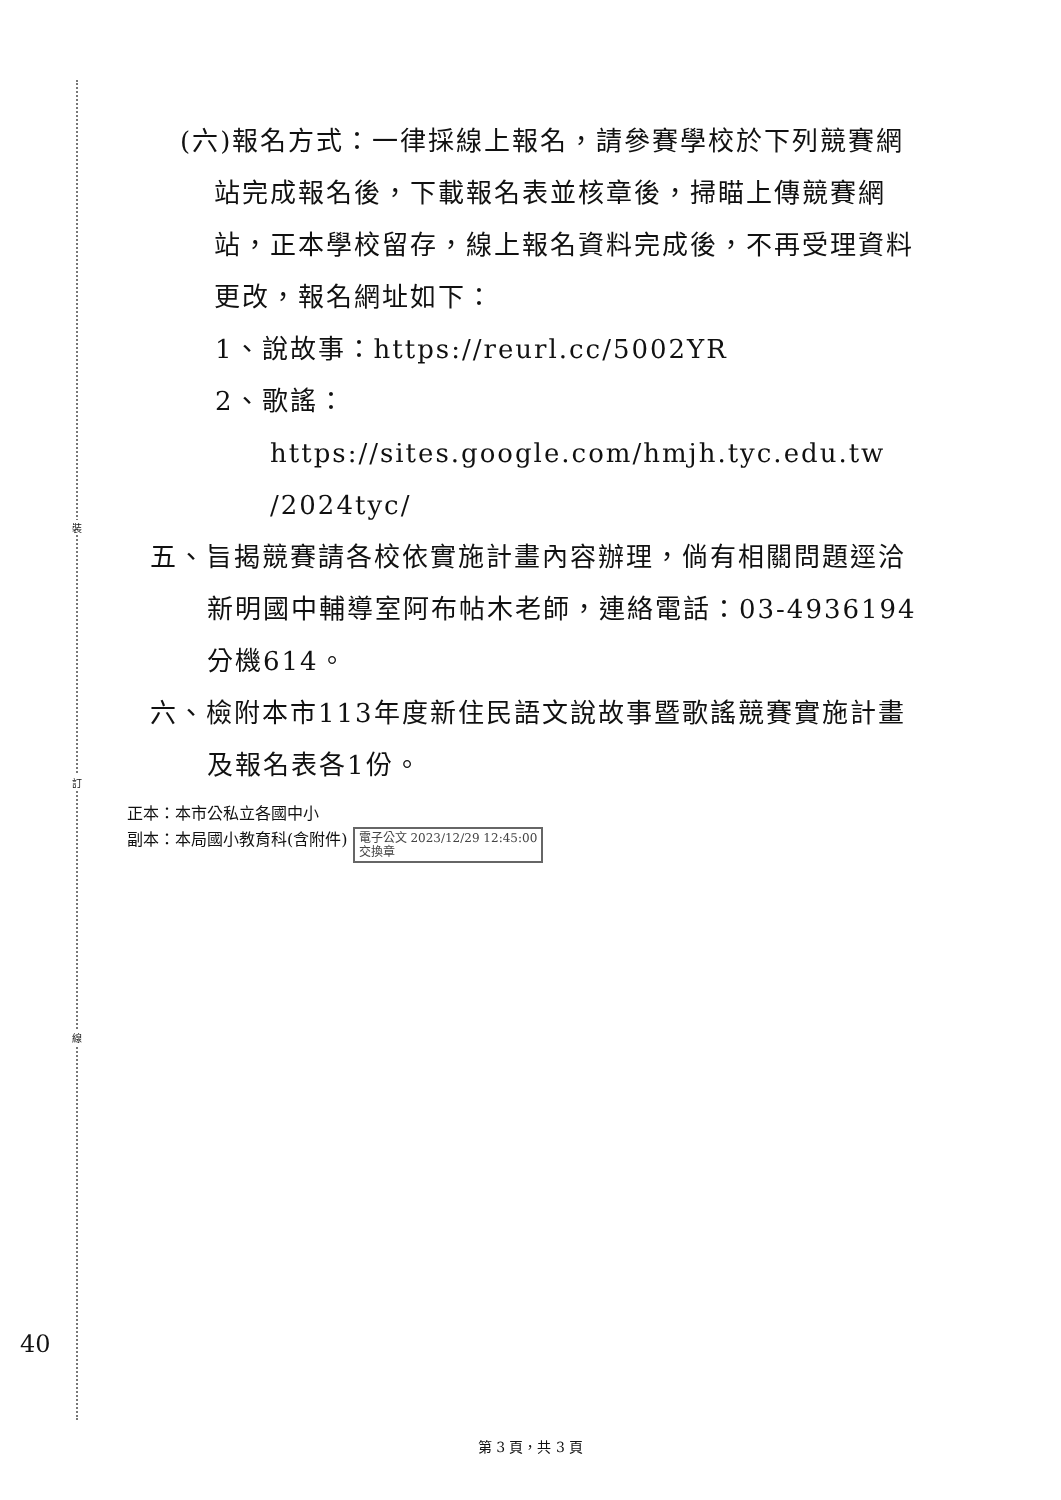裝
訂
線
(六)報名方式：一律採線上報名，請參賽學校於下列競賽網站完成報名後，下載報名表並核章後，掃瞄上傳競賽網站，正本學校留存，線上報名資料完成後，不再受理資料更改，報名網址如下：
1、說故事：https://reurl.cc/5002YR
2、歌謠：https://sites.google.com/hmjh.tyc.edu.tw /2024tyc/
五、旨揭競賽請各校依實施計畫內容辦理，倘有相關問題逕洽新明國中輔導室阿布帖木老師，連絡電話：03-4936194分機614。
六、檢附本市113年度新住民語文說故事暨歌謠競賽實施計畫及報名表各1份。
正本：本市公私立各國中小
副本：本局國小教育科(含附件) 電子公文 2023/12/29 12:45:00
交換章
40
第 3 頁，共 3 頁